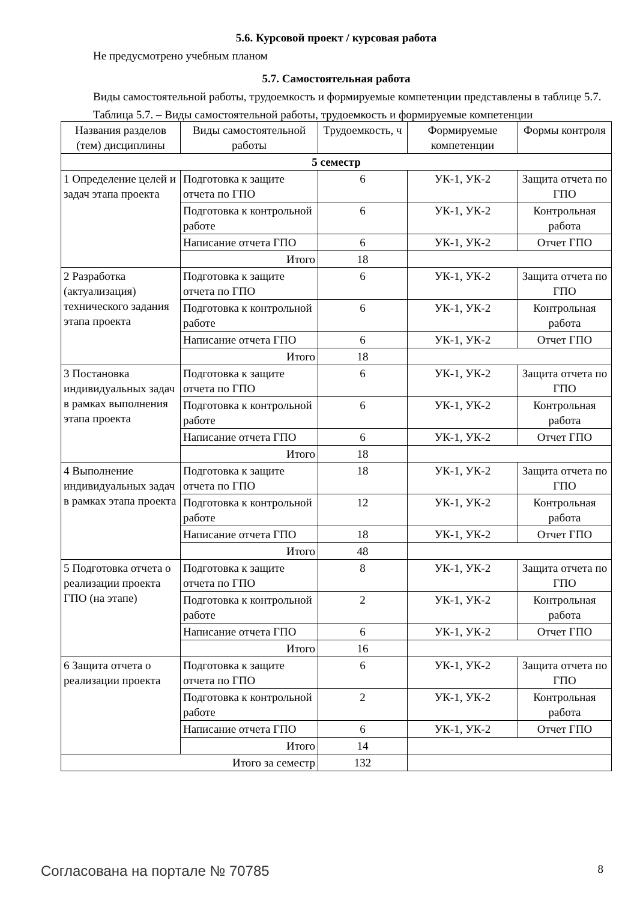5.6. Курсовой проект / курсовая работа
Не предусмотрено учебным планом
5.7. Самостоятельная работа
Виды самостоятельной работы, трудоемкость и формируемые компетенции представлены в таблице 5.7.
Таблица 5.7. – Виды самостоятельной работы, трудоемкость и формируемые компетенции
| Названия разделов (тем) дисциплины | Виды самостоятельной работы | Трудоемкость, ч | Формируемые компетенции | Формы контроля |
| --- | --- | --- | --- | --- |
| 5 семестр | | | | |
| 1 Определение целей и задач этапа проекта | Подготовка к защите отчета по ГПО | 6 | УК-1, УК-2 | Защита отчета по ГПО |
| | Подготовка к контрольной работе | 6 | УК-1, УК-2 | Контрольная работа |
| | Написание отчета ГПО | 6 | УК-1, УК-2 | Отчет ГПО |
| | Итого | 18 | | |
| 2 Разработка (актуализация) технического задания этапа проекта | Подготовка к защите отчета по ГПО | 6 | УК-1, УК-2 | Защита отчета по ГПО |
| | Подготовка к контрольной работе | 6 | УК-1, УК-2 | Контрольная работа |
| | Написание отчета ГПО | 6 | УК-1, УК-2 | Отчет ГПО |
| | Итого | 18 | | |
| 3 Постановка индивидуальных задач в рамках выполнения этапа проекта | Подготовка к защите отчета по ГПО | 6 | УК-1, УК-2 | Защита отчета по ГПО |
| | Подготовка к контрольной работе | 6 | УК-1, УК-2 | Контрольная работа |
| | Написание отчета ГПО | 6 | УК-1, УК-2 | Отчет ГПО |
| | Итого | 18 | | |
| 4 Выполнение индивидуальных задач в рамках этапа проекта | Подготовка к защите отчета по ГПО | 18 | УК-1, УК-2 | Защита отчета по ГПО |
| | Подготовка к контрольной работе | 12 | УК-1, УК-2 | Контрольная работа |
| | Написание отчета ГПО | 18 | УК-1, УК-2 | Отчет ГПО |
| | Итого | 48 | | |
| 5 Подготовка отчета о реализации проекта ГПО (на этапе) | Подготовка к защите отчета по ГПО | 8 | УК-1, УК-2 | Защита отчета по ГПО |
| | Подготовка к контрольной работе | 2 | УК-1, УК-2 | Контрольная работа |
| | Написание отчета ГПО | 6 | УК-1, УК-2 | Отчет ГПО |
| | Итого | 16 | | |
| 6 Защита отчета о реализации проекта | Подготовка к защите отчета по ГПО | 6 | УК-1, УК-2 | Защита отчета по ГПО |
| | Подготовка к контрольной работе | 2 | УК-1, УК-2 | Контрольная работа |
| | Написание отчета ГПО | 6 | УК-1, УК-2 | Отчет ГПО |
| | Итого | 14 | | |
| Итого за семестр | | 132 | | |
Согласована на портале № 70785 8